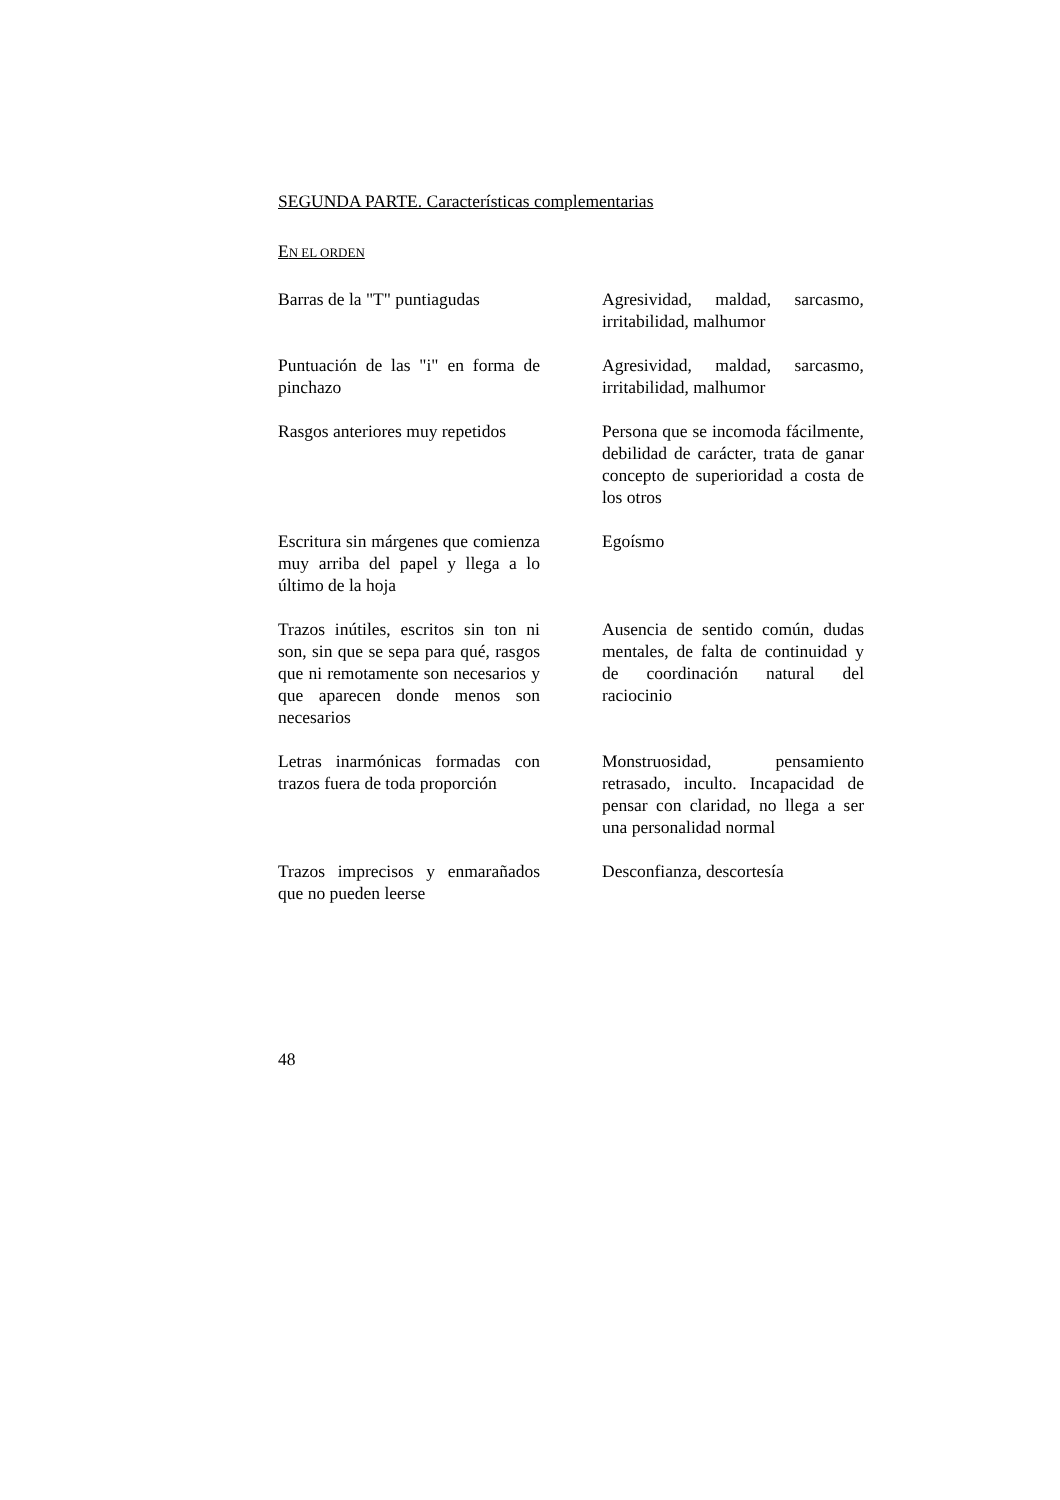SEGUNDA PARTE. Características complementarias
EN EL ORDEN
| Barras de la "T" puntiagudas | Agresividad, maldad, sarcasmo, irritabilidad, malhumor |
| Puntuación de las "i" en forma de pinchazo | Agresividad, maldad, sarcasmo, irritabilidad, malhumor |
| Rasgos anteriores muy repetidos | Persona que se incomoda fácilmente, debilidad de carácter, trata de ganar concepto de superioridad a costa de los otros |
| Escritura sin márgenes que comienza muy arriba del papel y llega a lo último de la hoja | Egoísmo |
| Trazos inútiles, escritos sin ton ni son, sin que se sepa para qué, rasgos que ni remotamente son necesarios y que aparecen donde menos son necesarios | Ausencia de sentido común, dudas mentales, de falta de continuidad y de coordinación natural del raciocinio |
| Letras inarmónicas formadas con trazos fuera de toda proporción | Monstruosidad, pensamiento retrasado, inculto. Incapacidad de pensar con claridad, no llega a ser una personalidad normal |
| Trazos imprecisos y enmarañados que no pueden leerse | Desconfianza, descortesía |
48